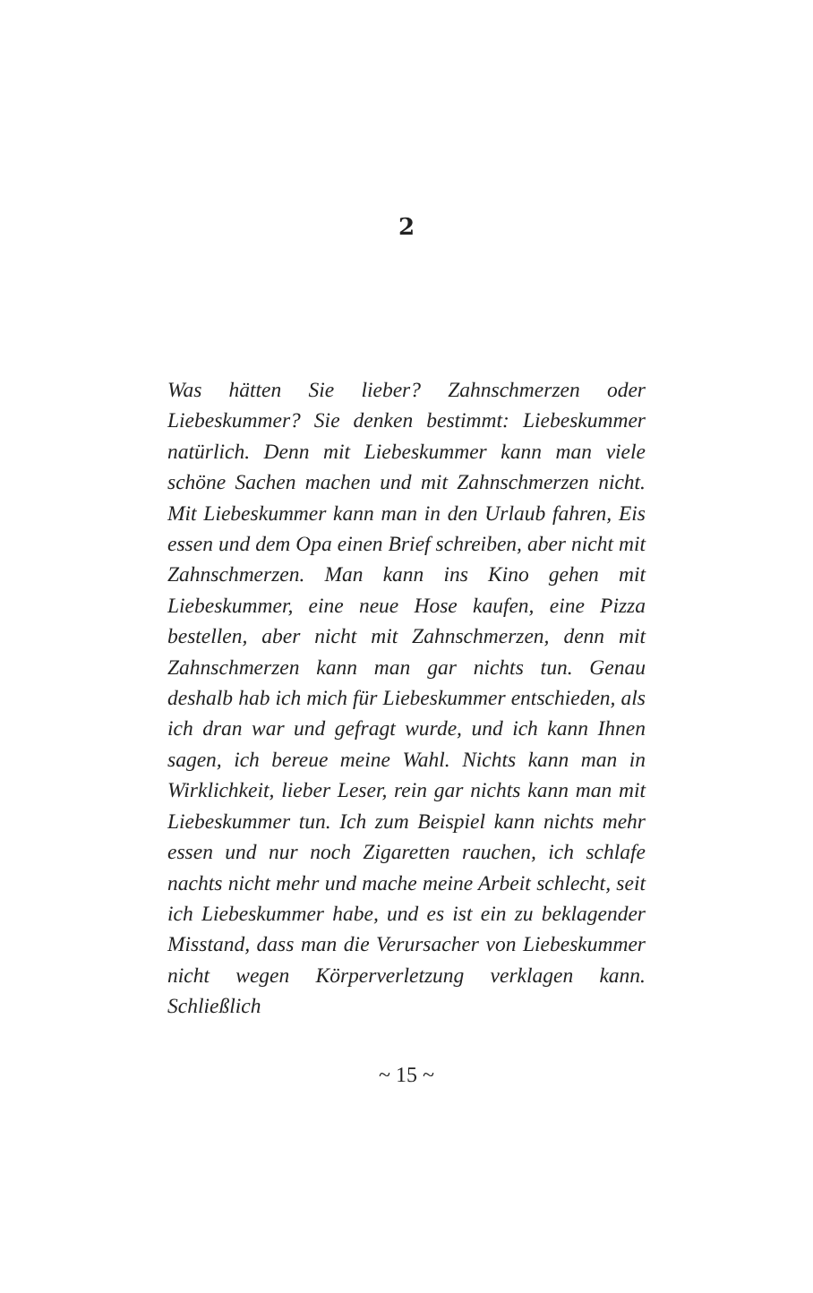2
Was hätten Sie lieber? Zahnschmerzen oder Liebeskummer? Sie denken bestimmt: Liebeskummer natürlich. Denn mit Liebeskummer kann man viele schöne Sachen machen und mit Zahnschmerzen nicht. Mit Liebeskummer kann man in den Urlaub fahren, Eis essen und dem Opa einen Brief schreiben, aber nicht mit Zahnschmerzen. Man kann ins Kino gehen mit Liebeskummer, eine neue Hose kaufen, eine Pizza bestellen, aber nicht mit Zahnschmerzen, denn mit Zahnschmerzen kann man gar nichts tun. Genau deshalb hab ich mich für Liebeskummer entschieden, als ich dran war und gefragt wurde, und ich kann Ihnen sagen, ich bereue meine Wahl. Nichts kann man in Wirklichkeit, lieber Leser, rein gar nichts kann man mit Liebeskummer tun. Ich zum Beispiel kann nichts mehr essen und nur noch Zigaretten rauchen, ich schlafe nachts nicht mehr und mache meine Arbeit schlecht, seit ich Liebeskummer habe, und es ist ein zu beklagender Misstand, dass man die Verursacher von Liebeskummer nicht wegen Körperverletzung verklagen kann. Schließlich
~ 15 ~